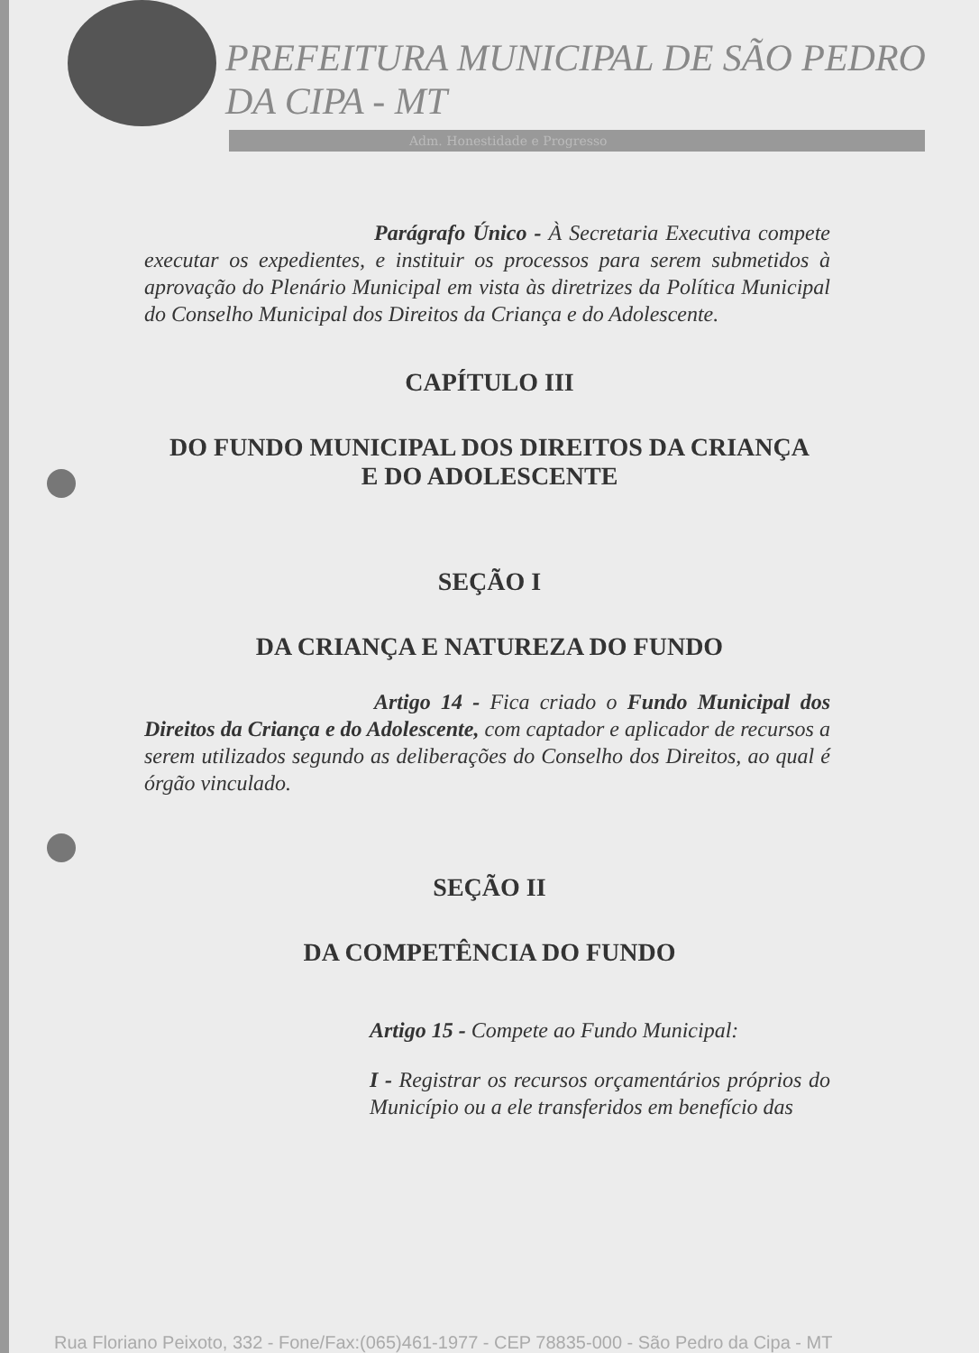PREFEITURA MUNICIPAL DE SÃO PEDRO DA CIPA - MT
Adm. Honestidade e Progresso
Parágrafo Único - À Secretaria Executiva compete executar os expedientes, e instituir os processos para serem submetidos à aprovação do Plenário Municipal em vista às diretrizes da Política Municipal do Conselho Municipal dos Direitos da Criança e do Adolescente.
CAPÍTULO III
DO FUNDO MUNICIPAL DOS DIREITOS DA CRIANÇA
E DO ADOLESCENTE
SEÇÃO I
DA CRIANÇA E NATUREZA DO FUNDO
Artigo 14 - Fica criado o Fundo Municipal dos Direitos da Criança e do Adolescente, com captador e aplicador de recursos a serem utilizados segundo as deliberações do Conselho dos Direitos, ao qual é órgão vinculado.
SEÇÃO II
DA COMPETÊNCIA DO FUNDO
Artigo 15 - Compete ao Fundo Municipal:
I - Registrar os recursos orçamentários próprios do Município ou a ele transferidos em benefício das
Rua Floriano Peixoto, 332 - Fone/Fax:(065)461-1977 - CEP 78835-000 - São Pedro da Cipa - MT